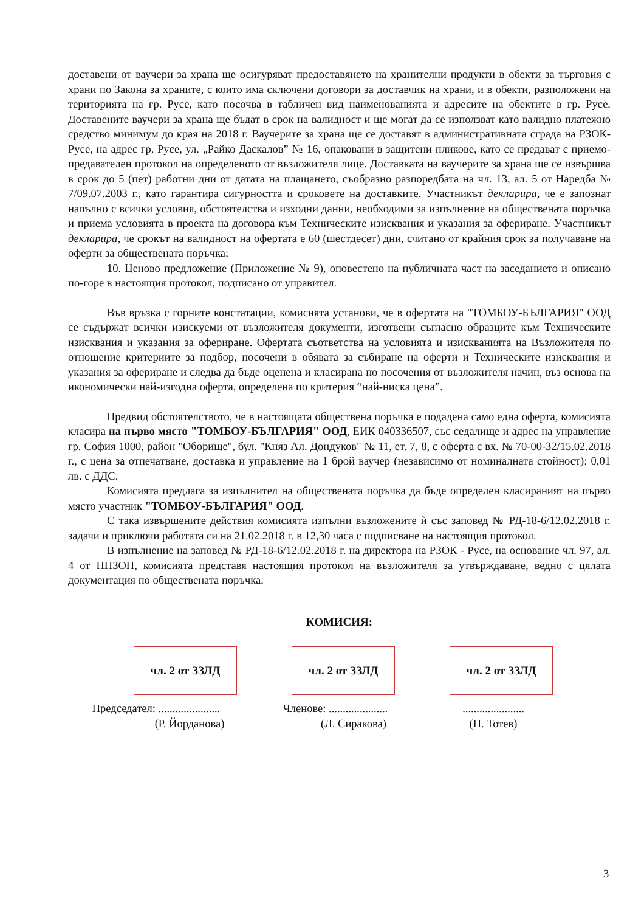доставени от ваучери за храна ще осигуряват предоставянето на хранителни продукти в обекти за търговия с храни по Закона за храните, с които има сключени договори за доставчик на храни, и в обекти, разположени на територията на гр. Русе, като посочва в табличен вид наименованията и адресите на обектите в гр. Русе. Доставените ваучери за храна ще бъдат в срок на валидност и ще могат да се използват като валидно платежно средство минимум до края на 2018 г. Ваучерите за храна ще се доставят в административната сграда на РЗОК- Русе, на адрес гр. Русе, ул. „Райко Даскалов” № 16, опаковани в защитени пликове, като се предават с приемо-предавателен протокол на определеното от възложителя лице. Доставката на ваучерите за храна ще се извършва в срок до 5 (пет) работни дни от датата на плащането, съобразно разпоредбата на чл. 13, ал. 5 от Наредба № 7/09.07.2003 г., като гарантира сигурността и сроковете на доставките. Участникът декларира, че е запознат напълно с всички условия, обстоятелства и изходни данни, необходими за изпълнение на обществената поръчка и приема условията в проекта на договора към Техническите изисквания и указания за офериране. Участникът декларира, че срокът на валидност на офертата е 60 (шестдесет) дни, считано от крайния срок за получаване на оферти за обществената поръчка;
10. Ценово предложение (Приложение № 9), оповестено на публичната част на заседанието и описано по-горе в настоящия протокол, подписано от управител.
Във връзка с горните констатации, комисията установи, че в офертата на "ТОМБОУ-БЪЛГАРИЯ" ООД се съдържат всички изискуеми от възложителя документи, изготвени съгласно образците към Техническите изисквания и указания за офериране. Офертата съответства на условията и изискванията на Възложителя по отношение критериите за подбор, посочени в обявата за събиране на оферти и Техническите изисквания и указания за офериране и следва да бъде оценена и класирана по посочения от възложителя начин, въз основа на икономически най-изгодна оферта, определена по критерия “най-ниска цена”.
Предвид обстоятелството, че в настоящата обществена поръчка е подадена само една оферта, комисията класира на първо място "ТОМБОУ-БЪЛГАРИЯ" ООД, ЕИК 040336507, със седалище и адрес на управление гр. София 1000, район "Оборище", бул. "Княз Ал. Дондуков" № 11, ет. 7, 8, с оферта с вх. № 70-00-32/15.02.2018 г., с цена за отпечатване, доставка и управление на 1 брой ваучер (независимо от номиналната стойност): 0,01 лв. с ДДС.
Комисията предлага за изпълнител на обществената поръчка да бъде определен класираният на първо място участник "ТОМБОУ-БЪЛГАРИЯ" ООД.
С така извършените действия комисията изпълни възложените ѝ със заповед № РД-18-6/12.02.2018 г. задачи и приключи работата си на 21.02.2018 г. в 12,30 часа с подписване на настоящия протокол.
В изпълнение на заповед № РД-18-6/12.02.2018 г. на директора на РЗОК - Русе, на основание чл. 97, ал. 4 от ППЗОП, комисията представя настоящия протокол на възложителя за утвърждаване, ведно с цялата документация по обществената поръчка.
КОМИСИЯ:
чл. 2 от ЗЗЛД чл. 2 от ЗЗЛД чл. 2 от ЗЗЛД
Председател: ......................
(Р. Йорданова)
Членове: .....................
(Л. Сиракова)
......................
(П. Тотев)
3